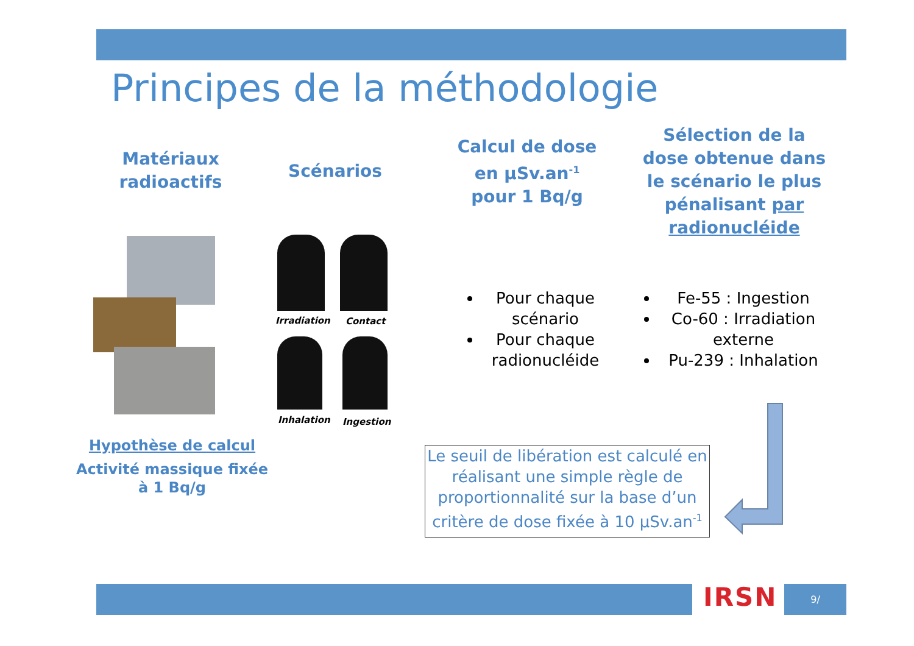Principes de la méthodologie
Matériaux radioactifs
Scénarios
Calcul de dose en µSv.an<sup>-1</sup> pour 1 Bq/g
Sélection de la dose obtenue dans le scénario le plus pénalisant par radionucléide
Irradiation Contact
Inhalation Ingestion
Hypothèse de calcul
Activité massique fixée à 1 Bq/g
Pour chaque scénario
Pour chaque radionucléide
Fe-55 : Ingestion
Co-60 : Irradiation externe
Pu-239 : Inhalation
Le seuil de libération est calculé en réalisant une simple règle de proportionnalité sur la base d’un critère de dose fixée à 10 µSv.an<sup>-1</sup>
IRSN 9/